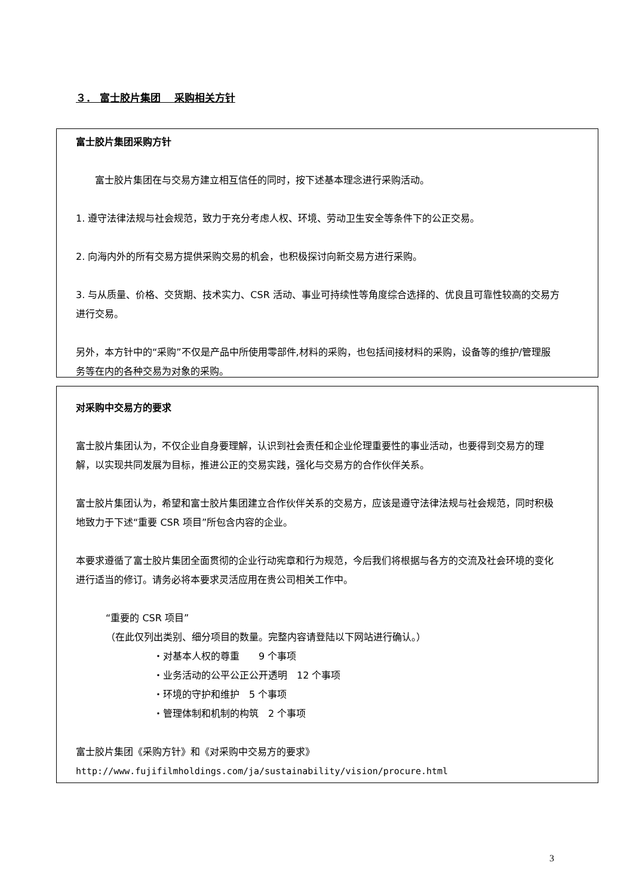３． 富士胶片集团　 采购相关方针
富士胶片集团采购方针
富士胶片集团在与交易方建立相互信任的同时，按下述基本理念进行采购活动。
1. 遵守法律法规与社会规范，致力于充分考虑人权、环境、劳动卫生安全等条件下的公正交易。
2. 向海内外的所有交易方提供采购交易的机会，也积极探讨向新交易方进行采购。
3. 与从质量、价格、交货期、技术实力、CSR 活动、事业可持续性等角度综合选择的、优良且可靠性较高的交易方进行交易。
另外，本方针中的“采购”不仅是产品中所使用零部件,材料的采购，也包括间接材料的采购，设备等的维护/管理服务等在内的各种交易为对象的采购。
对采购中交易方的要求
富士胶片集团认为，不仅企业自身要理解，认识到社会责任和企业伦理重要性的事业活动，也要得到交易方的理解，以实现共同发展为目标，推进公正的交易实践，强化与交易方的合作伙伴关系。
富士胶片集团认为，希望和富士胶片集团建立合作伙伴关系的交易方，应该是遵守法律法规与社会规范，同时积极地致力于下述“重要 CSR 项目”所包含内容的企业。
本要求遵循了富士胶片集团全面贯彻的企业行动宪章和行为规范，今后我们将根据与各方的交流及社会环境的变化进行适当的修订。请务必将本要求灵活应用在贵公司相关工作中。
“重要的 CSR 项目”
（在此仅列出类别、细分项目的数量。完整内容请登陆以下网站进行确认。）
・对基本人权的尊重　　9 个事项
・业务活动的公平公正公开透明　12 个事项
・环境的守护和维护　5 个事项
・管理体制和机制的构筑　2 个事项
富士胶片集团《采购方针》和《对采购中交易方的要求》
http://www.fujifilmholdings.com/ja/sustainability/vision/procure.html
3